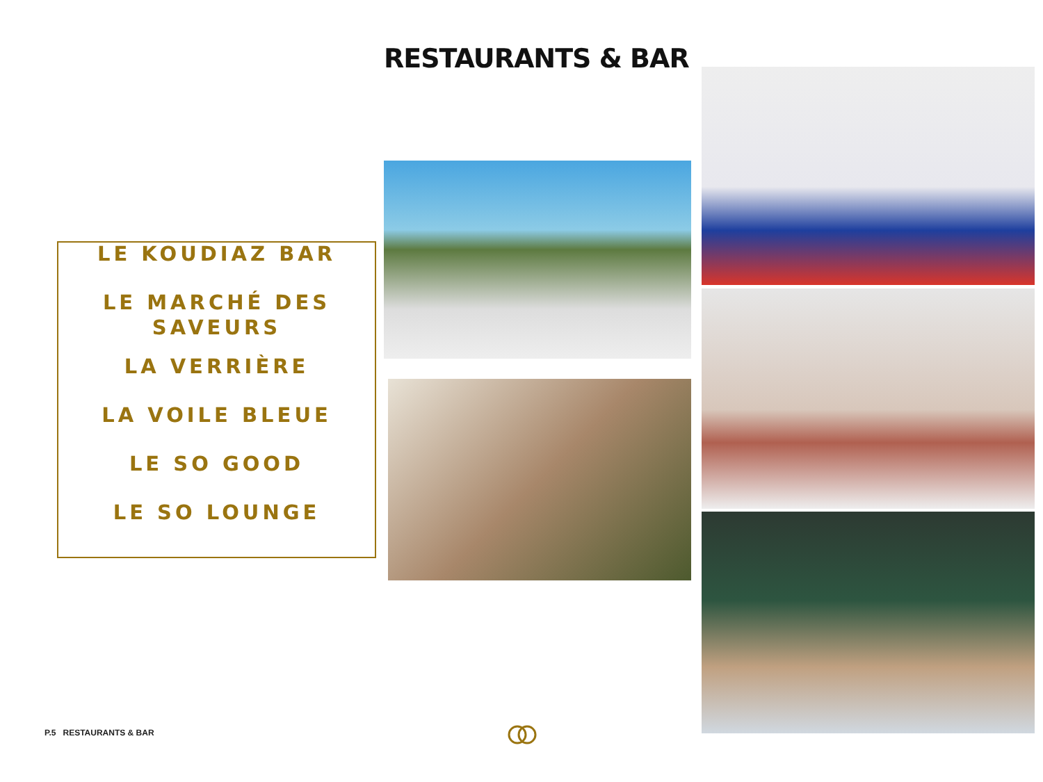RESTAURANTS & BAR
LE KOUDIAZ BAR
LE MARCHÉ DES SAVEURS
LA VERRIÈRE
LA VOILE BLEUE
LE SO GOOD
LE SO LOUNGE
P.5 RESTAURANTS & BAR